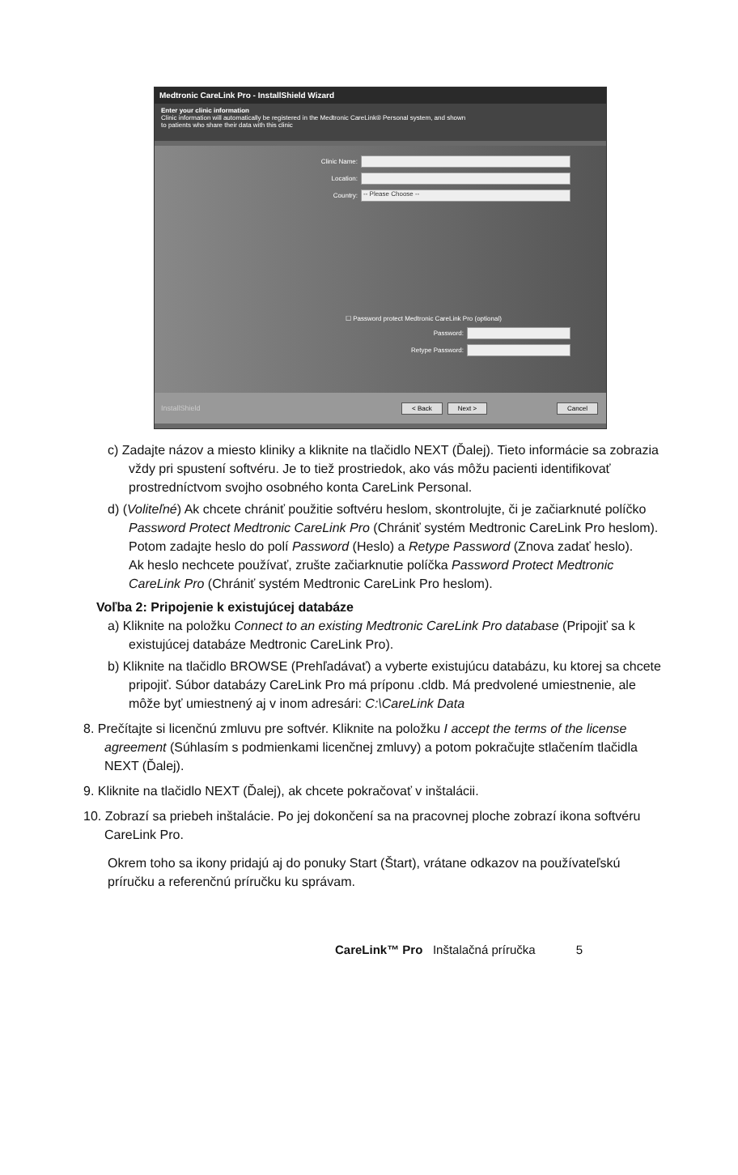Medtronic CareLink Pro - InstallShield Wizard
Enter your clinic information
Clinic information will automatically be registered in the Medtronic CareLink® Personal system, and shown
to patients who share their data with this clinic
Clinic Name:
Location:
Country:
-- Please Choose --
☐ Password protect Medtronic CareLink Pro (optional)
Password:
Retype Password:
InstallShield < Back Next > Cancel
c) Zadajte názov a miesto kliniky a kliknite na tlačidlo NEXT (Ďalej). Tieto informácie sa zobrazia vždy pri spustení softvéru. Je to tiež prostriedok, ako vás môžu pacienti identifikovať prostredníctvom svojho osobného konta CareLink Personal.
d) (Voliteľné) Ak chcete chrániť použitie softvéru heslom, skontrolujte, či je začiarknuté políčko Password Protect Medtronic CareLink Pro (Chrániť systém Medtronic CareLink Pro heslom). Potom zadajte heslo do polí Password (Heslo) a Retype Password (Znova zadať heslo).
Ak heslo nechcete používať, zrušte začiarknutie políčka Password Protect Medtronic CareLink Pro (Chrániť systém Medtronic CareLink Pro heslom).
Voľba 2: Pripojenie k existujúcej databáze
a) Kliknite na položku Connect to an existing Medtronic CareLink Pro database (Pripojiť sa k existujúcej databáze Medtronic CareLink Pro).
b) Kliknite na tlačidlo BROWSE (Prehľadávať) a vyberte existujúcu databázu, ku ktorej sa chcete pripojiť. Súbor databázy CareLink Pro má príponu .cldb. Má predvolené umiestnenie, ale môže byť umiestnený aj v inom adresári: C:\CareLink Data
8. Prečítajte si licenčnú zmluvu pre softvér. Kliknite na položku I accept the terms of the license agreement (Súhlasím s podmienkami licenčnej zmluvy) a potom pokračujte stlačením tlačidla NEXT (Ďalej).
9. Kliknite na tlačidlo NEXT (Ďalej), ak chcete pokračovať v inštalácii.
10. Zobrazí sa priebeh inštalácie. Po jej dokončení sa na pracovnej ploche zobrazí ikona softvéru CareLink Pro.
Okrem toho sa ikony pridajú aj do ponuky Start (Štart), vrátane odkazov na používateľskú príručku a referenčnú príručku ku správam.
CareLink™ Pro Inštalačná príručka 5